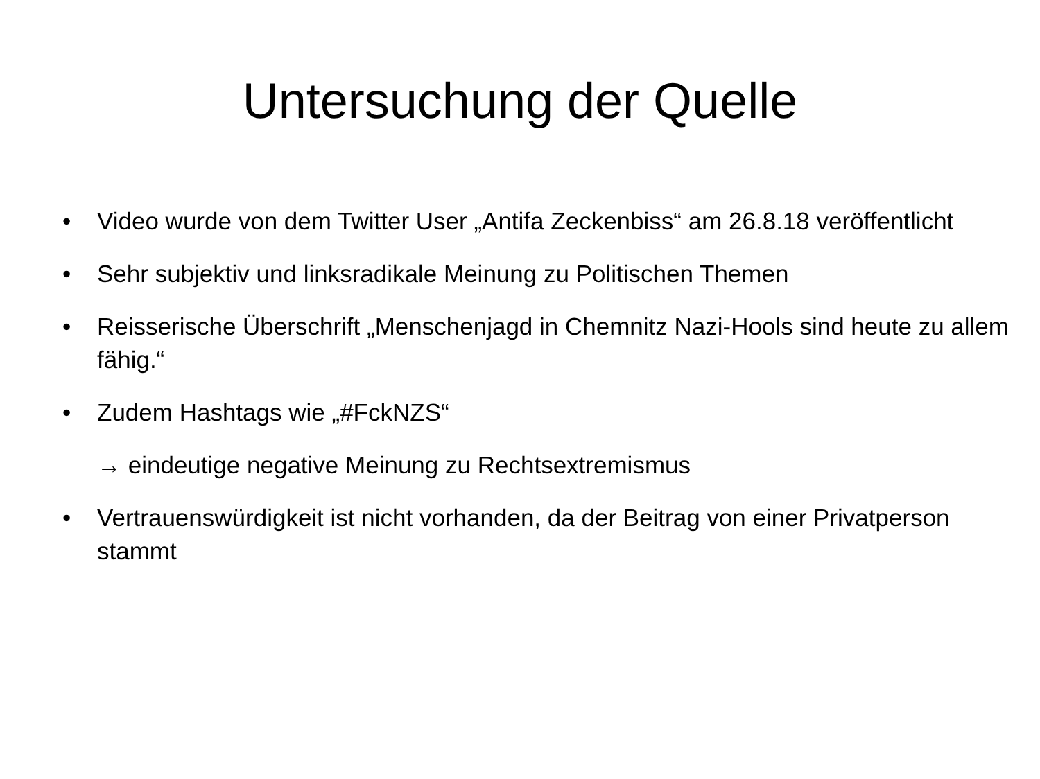Untersuchung der Quelle
• Video wurde von dem Twitter User „Antifa Zeckenbiss“ am 26.8.18 veröffentlicht
• Sehr subjektiv und linksradikale Meinung zu Politischen Themen
• Reisserische Überschrift „Menschenjagd in Chemnitz Nazi-Hools sind heute zu allem fähig.“
• Zudem Hashtags wie „#FckNZS“
→ eindeutige negative Meinung zu Rechtsextremismus
• Vertrauenswürdigkeit ist nicht vorhanden, da der Beitrag von einer Privatperson stammt